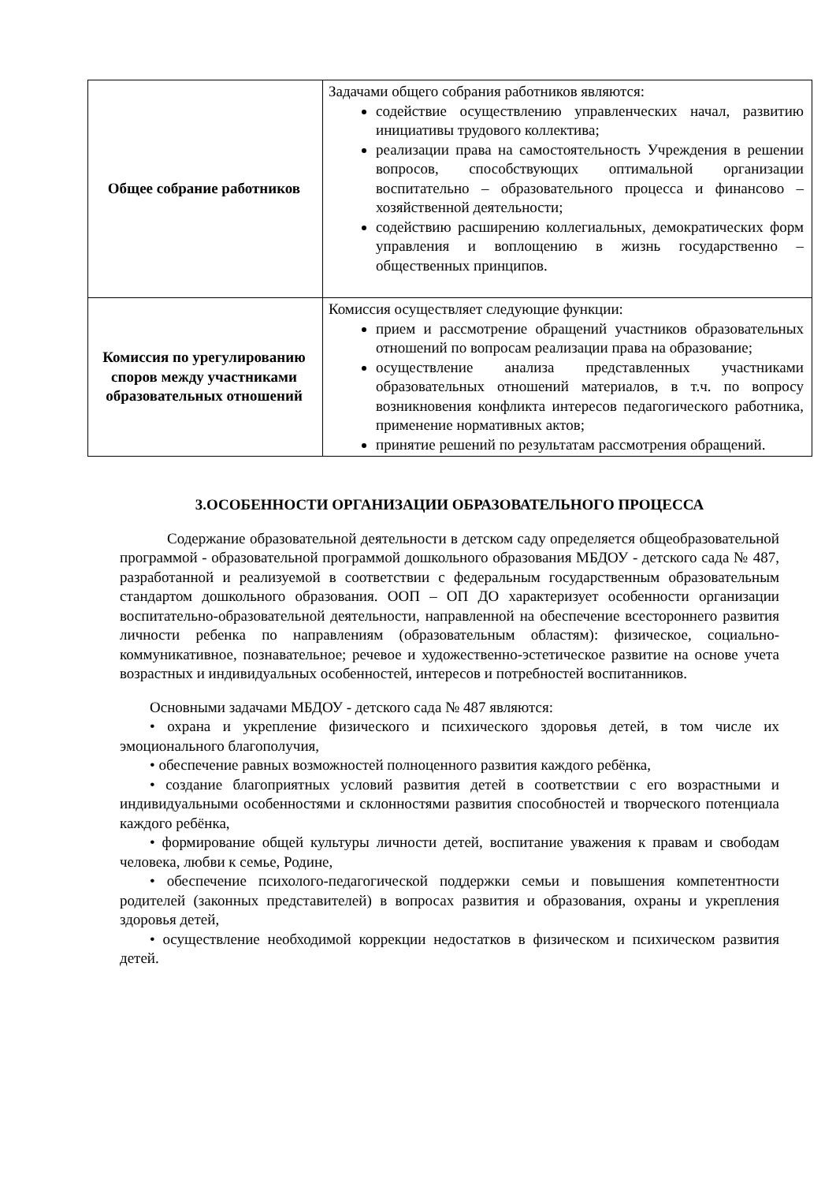| Общее собрание работников | Задачами общего собрания работников являются: содействие осуществлению управленческих начал, развитию инициативы трудового коллектива; реализации права на самостоятельность Учреждения в решении вопросов, способствующих оптимальной организации воспитательно – образовательного процесса и финансово – хозяйственной деятельности; содействию расширению коллегиальных, демократических форм управления и воплощению в жизнь государственно – общественных принципов. |
| Комиссия по урегулированию споров между участниками образовательных отношений | Комиссия осуществляет следующие функции: прием и рассмотрение обращений участников образовательных отношений по вопросам реализации права на образование; осуществление анализа представленных участниками образовательных отношений материалов, в т.ч. по вопросу возникновения конфликта интересов педагогического работника, применение нормативных актов; принятие решений по результатам рассмотрения обращений. |
3.ОСОБЕННОСТИ ОРГАНИЗАЦИИ ОБРАЗОВАТЕЛЬНОГО ПРОЦЕССА
Содержание образовательной деятельности в детском саду определяется общеобразовательной программой - образовательной программой дошкольного образования МБДОУ - детского сада № 487, разработанной и реализуемой в соответствии с федеральным государственным образовательным стандартом дошкольного образования. ООП – ОП ДО характеризует особенности организации воспитательно-образовательной деятельности, направленной на обеспечение всестороннего развития личности ребенка по направлениям (образовательным областям): физическое, социально-коммуникативное, познавательное; речевое и художественно-эстетическое развитие на основе учета возрастных и индивидуальных особенностей, интересов и потребностей воспитанников.
Основными задачами МБДОУ - детского сада № 487 являются:
• охрана и укрепление физического и психического здоровья детей, в том числе их эмоционального благополучия,
• обеспечение равных возможностей полноценного развития каждого ребёнка,
• создание благоприятных условий развития детей в соответствии с его возрастными и индивидуальными особенностями и склонностями развития способностей и творческого потенциала каждого ребёнка,
• формирование общей культуры личности детей, воспитание уважения к правам и свободам человека, любви к семье, Родине,
• обеспечение психолого-педагогической поддержки семьи и повышения компетентности родителей (законных представителей) в вопросах развития и образования, охраны и укрепления здоровья детей,
• осуществление необходимой коррекции недостатков в физическом и психическом развития детей.